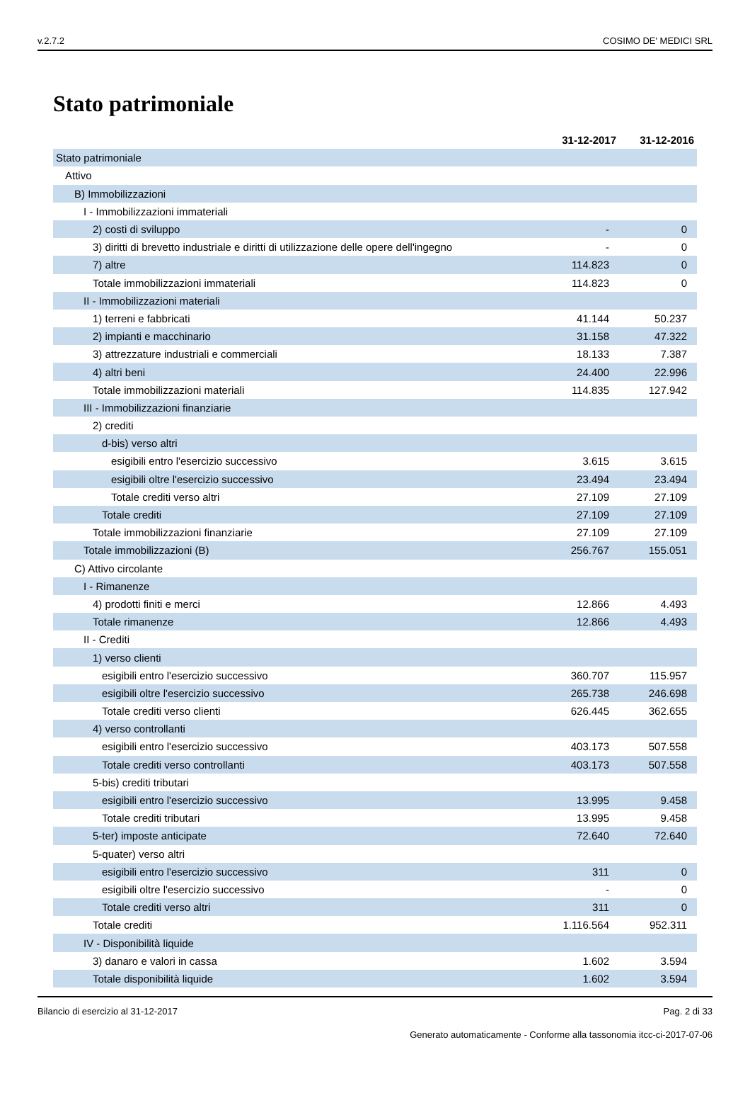v.2.7.2 COSIMO DE' MEDICI SRL
Stato patrimoniale
| | 31-12-2017 | 31-12-2016 |
| --- | --- | --- |
| Stato patrimoniale | | |
| Attivo | | |
| B) Immobilizzazioni | | |
| I - Immobilizzazioni immateriali | | |
| 2) costi di sviluppo | - | 0 |
| 3) diritti di brevetto industriale e diritti di utilizzazione delle opere dell'ingegno | - | 0 |
| 7) altre | 114.823 | 0 |
| Totale immobilizzazioni immateriali | 114.823 | 0 |
| II - Immobilizzazioni materiali | | |
| 1) terreni e fabbricati | 41.144 | 50.237 |
| 2) impianti e macchinario | 31.158 | 47.322 |
| 3) attrezzature industriali e commerciali | 18.133 | 7.387 |
| 4) altri beni | 24.400 | 22.996 |
| Totale immobilizzazioni materiali | 114.835 | 127.942 |
| III - Immobilizzazioni finanziarie | | |
| 2) crediti | | |
| d-bis) verso altri | | |
| esigibili entro l'esercizio successivo | 3.615 | 3.615 |
| esigibili oltre l'esercizio successivo | 23.494 | 23.494 |
| Totale crediti verso altri | 27.109 | 27.109 |
| Totale crediti | 27.109 | 27.109 |
| Totale immobilizzazioni finanziarie | 27.109 | 27.109 |
| Totale immobilizzazioni (B) | 256.767 | 155.051 |
| C) Attivo circolante | | |
| I - Rimanenze | | |
| 4) prodotti finiti e merci | 12.866 | 4.493 |
| Totale rimanenze | 12.866 | 4.493 |
| II - Crediti | | |
| 1) verso clienti | | |
| esigibili entro l'esercizio successivo | 360.707 | 115.957 |
| esigibili oltre l'esercizio successivo | 265.738 | 246.698 |
| Totale crediti verso clienti | 626.445 | 362.655 |
| 4) verso controllanti | | |
| esigibili entro l'esercizio successivo | 403.173 | 507.558 |
| Totale crediti verso controllanti | 403.173 | 507.558 |
| 5-bis) crediti tributari | | |
| esigibili entro l'esercizio successivo | 13.995 | 9.458 |
| Totale crediti tributari | 13.995 | 9.458 |
| 5-ter) imposte anticipate | 72.640 | 72.640 |
| 5-quater) verso altri | | |
| esigibili entro l'esercizio successivo | 311 | 0 |
| esigibili oltre l'esercizio successivo | - | 0 |
| Totale crediti verso altri | 311 | 0 |
| Totale crediti | 1.116.564 | 952.311 |
| IV - Disponibilità liquide | | |
| 3) danaro e valori in cassa | 1.602 | 3.594 |
| Totale disponibilità liquide | 1.602 | 3.594 |
Bilancio di esercizio al 31-12-2017 Pag. 2 di 33
Generato automaticamente - Conforme alla tassonomia itcc-ci-2017-07-06